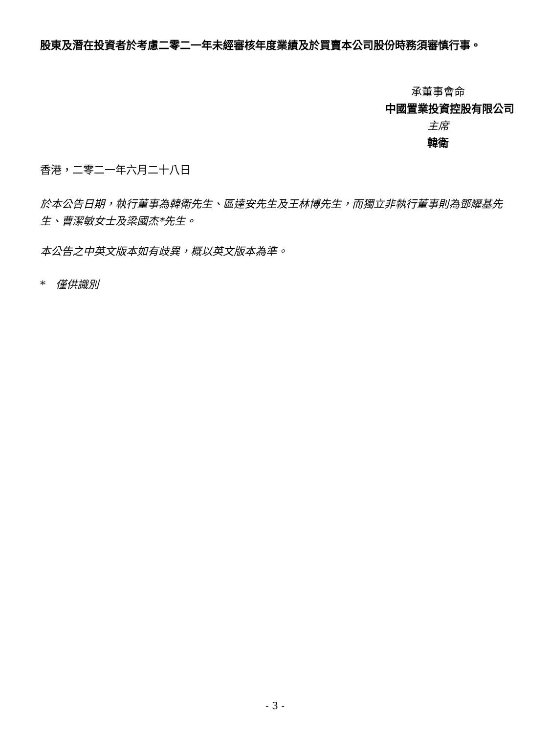股東及潛在投資者於考慮二零二一年未經審核年度業績及於買賣本公司股份時務須審慎行事。
承董事會命
中國置業投資控股有限公司
主席
韓衛
香港，二零二一年六月二十八日
於本公告日期，執行董事為韓衛先生、區達安先生及王林博先生，而獨立非執行董事則為鄧耀基先生、曹潔敏女士及梁國杰*先生。
本公告之中英文版本如有歧異，概以英文版本為準。
* 僅供識別
- 3 -